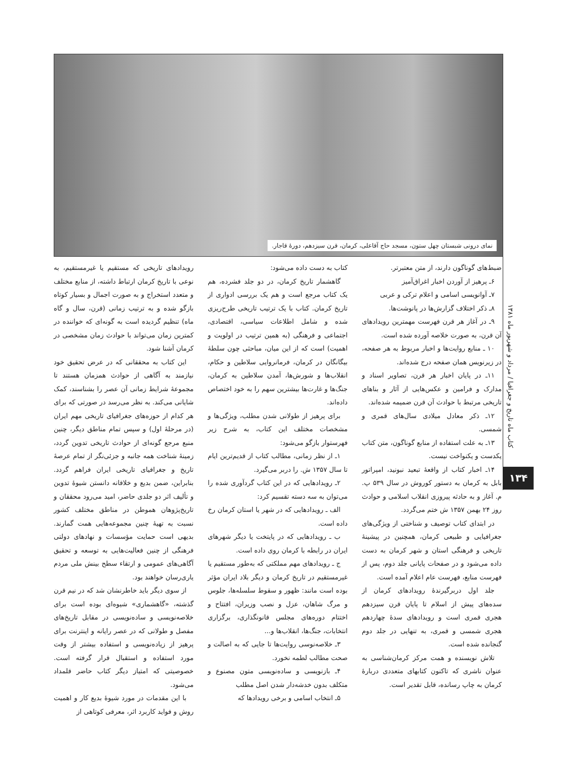نمای درونی شبستان چهل ستون، مسجد حاج آقاعلی، کرمان، قرن سیزدهم، دورهٔ قاجار.
کتاب ماه تاریخ و جغرافیا / مرداد و شهریور ماه ۱۳۸۱
۱۳۴
رویدادهای تاریخی که مستقیم یا غیرمستقیم، به نوعی با تاریخ کرمان ارتباط داشته، از منابع مختلف و متعدد استخراج و به صورت اجمال و بسیار کوتاه بازگو شده و به ترتیب زمانی (قرن، سال و گاه ماه) تنظیم گردیده است به گونه‌ای که خواننده در کمترین زمان می‌تواند با حوادث زمان مشخصی در کرمان آشنا شود.
این کتاب به محققانی که در عرض تحقیق خود نیازمند به آگاهی از حوادث همزمان هستند تا مجموعهٔ شرایط زمانی آن عصر را بشناسند، کمک شایانی می‌کند. به نظر می‌رسد در صورتی که برای هر کدام از حوزه‌های جغرافیای تاریخی مهم ایران (در مرحلهٔ اول) و سپس تمام مناطق دیگر، چنین منبع مرجع گونه‌ای از حوادث تاریخی تدوین گردد، زمینهٔ شناخت همه جانبه و جزئی‌نگر از تمام عرصهٔ تاریخ و جغرافیای تاریخی ایران فراهم گردد. بنابراین، ضمن بدیع و خلاقانه دانستن شیوهٔ تدوین و تألیف اثر دو جلدی حاضر، امید می‌رود محققان و تاریخ‌پژوهان هموطن در مناطق مختلف کشور نسبت به تهیهٔ چنین مجموعه‌هایی همت گمارند. بدیهی است حمایت مؤسسات و نهادهای دولتی فرهنگی از چنین فعالیت‌هایی به توسعه و تحقیق آگاهی‌های عمومی و ارتقاء سطح بینش ملی مردم یاری‌رسان خواهند بود.
از سوی دیگر باید خاطرنشان شد که در نیم قرن گذشته، «گاهشماری» شیوه‌ای بوده است برای خلاصه‌نویسی و ساده‌نویسی در مقابل تاریخ‌های مفصل و طولانی که در عصر رایانه و اینترنت برای پرهیز از زیاده‌نویسی و استفاده بیشتر از وقت مورد استفاده و استقبال قرار گرفته است. خصوصیتی که امتیاز دیگر کتاب حاضر قلمداد می‌شود.
با این مقدمات در مورد شیوهٔ بدیع کار و اهمیت روش و فواید کاربرد اثر، معرفی کوتاهی از
کتاب به دست داده می‌شود:
گاهشمار تاریخ کرمان، در دو جلد فشرده، هم یک کتاب مرجع است و هم یک بررسی ادواری از تاریخ کرمان. کتاب با یک ترتیب تاریخی طرح‌ریزی شده و شامل اطلاعات سیاسی، اقتصادی، اجتماعی و فرهنگی (به همین ترتیب در اولویت و اهمیت) است که از این میان، مباحثی چون سلطهٔ بیگانگان در کرمان، فرمانروایی سلاطین و حکام، انقلاب‌ها و شورش‌ها، آمدن سلاطین به کرمان، جنگ‌ها و غارت‌ها بیشترین سهم را به خود اختصاص داده‌اند.
برای پرهیز از طولانی شدن مطلب، ویژگی‌ها و مشخصات مختلف این کتاب، به شرح زیر فهرستوار بازگو می‌شود:
۱ـ از نظر زمانی، مطالب کتاب از قدیم‌ترین ایام تا سال ۱۳۵۷ ش. را دربر می‌گیرد.
۲ـ رویدادهایی که در این کتاب گردآوری شده را می‌توان به سه دسته تقسیم کرد:
الف ـ رویدادهایی که در شهر یا استان کرمان رخ داده است.
ب ـ رویدادهایی که در پایتخت یا دیگر شهرهای ایران در رابطه با کرمان روی داده است.
ج ـ رویدادهای مهم مملکتی که به‌طور مستقیم یا غیرمستقیم در تاریخ کرمان و دیگر بلاد ایران مؤثر بوده است مانند: ظهور و سقوط سلسله‌ها، جلوس و مرگ شاهان، عزل و نصب وزیران، افتتاح و اختتام دوره‌های مجلس قانونگذاری، برگزاری انتخابات، جنگ‌ها، انقلاب‌ها و...
۳ـ خلاصه‌نوسی روایت‌ها تا جایی که به اصالت و صحت مطالب لطمه نخورد.
۴ـ بازنویسی و ساده‌نویسی متون مصنوع و متکلف بدون خدشه‌دار شدن اصل مطلب
۵ـ انتخاب اسامی و برخی رویدادها که
ضبط‌های گوناگون دارند، از متن معتبرتر.
۶ـ پرهیز از آوردن اخبار اغراق‌آمیز
۷ـ آوانویسی اسامی و اعلام ترکی و عربی
۸ـ ذکر اختلاف گزارش‌ها در پانوشت‌ها.
۹ـ در آغاز هر قرن فهرست مهمترین رویدادهای آن قرن، به صورت خلاصه آورده شده است.
۱۰ ـ منابع روایت‌ها و اخبار مربوط به هر صفحه، در زیرنویس همان صفحه درج شده‌اند.
۱۱ـ در پایان اخبار هر قرن، تصاویر اسناد و مدارک و فرامین و عکس‌هایی از آثار و بناهای تاریخی مرتبط با حوادث آن قرن ضمیمه شده‌اند.
۱۲ـ ذکر معادل میلادی سال‌های قمری و شمسی.
۱۳ـ به علت استفاده از منابع گوناگون، متن کتاب یکدست و یکنواخت نیست.
۱۴ـ اخبار کتاب از واقعهٔ تبعید نبونید، امپراتور بابل به کرمان به دستور کوروش در سال ۵۳۹ پ. م. آغاز و به حادثه پیروزی انقلاب اسلامی و حوادث روز ۲۴ بهمن ۱۳۵۷ ش ختم می‌گردد.
در ابتدای کتاب توصیف و شناختی از ویژگی‌های جغرافیایی و طبیعی کرمان، همچنین در پیشینهٔ تاریخی و فرهنگی استان و شهر کرمان به دست داده می‌شود و در صفحات پایانی جلد دوم، پس از فهرست منابع، فهرست عام اعلام آمده است.
جلد اول دربرگیرندهٔ رویدادهای کرمان از سده‌های پیش از اسلام تا پایان قرن سیزدهم هجری قمری است و رویدادهای سدهٔ چهاردهم هجری شمسی و قمری، به تنهایی در جلد دوم گنجانده شده است.
تلاش نویسنده و همت مرکز کرمان‌شناسی به عنوان ناشری که تاکنون کتابهای متعددی دربارهٔ کرمان به چاپ رسانده، قابل تقدیر است.